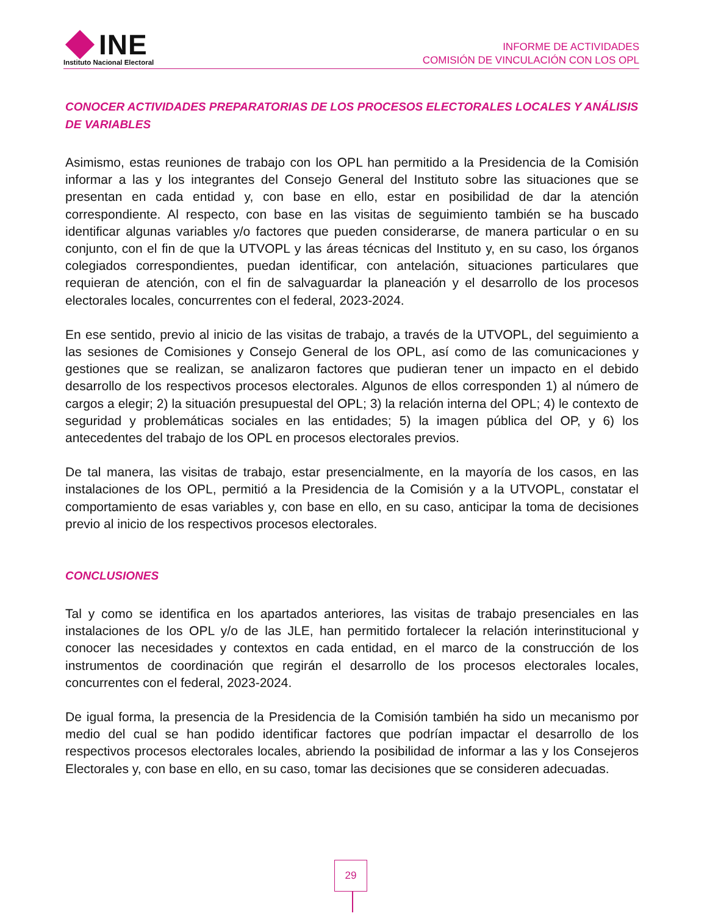INE
Instituto Nacional Electoral
INFORME DE ACTIVIDADES
COMISIÓN DE VINCULACIÓN CON LOS OPL
CONOCER ACTIVIDADES PREPARATORIAS DE LOS PROCESOS ELECTORALES LOCALES Y ANÁLISIS DE VARIABLES
Asimismo, estas reuniones de trabajo con los OPL han permitido a la Presidencia de la Comisión informar a las y los integrantes del Consejo General del Instituto sobre las situaciones que se presentan en cada entidad y, con base en ello, estar en posibilidad de dar la atención correspondiente. Al respecto, con base en las visitas de seguimiento también se ha buscado identificar algunas variables y/o factores que pueden considerarse, de manera particular o en su conjunto, con el fin de que la UTVOPL y las áreas técnicas del Instituto y, en su caso, los órganos colegiados correspondientes, puedan identificar, con antelación, situaciones particulares que requieran de atención, con el fin de salvaguardar la planeación y el desarrollo de los procesos electorales locales, concurrentes con el federal, 2023-2024.
En ese sentido, previo al inicio de las visitas de trabajo, a través de la UTVOPL, del seguimiento a las sesiones de Comisiones y Consejo General de los OPL, así como de las comunicaciones y gestiones que se realizan, se analizaron factores que pudieran tener un impacto en el debido desarrollo de los respectivos procesos electorales. Algunos de ellos corresponden 1) al número de cargos a elegir; 2) la situación presupuestal del OPL; 3) la relación interna del OPL; 4) le contexto de seguridad y problemáticas sociales en las entidades; 5) la imagen pública del OP, y 6) los antecedentes del trabajo de los OPL en procesos electorales previos.
De tal manera, las visitas de trabajo, estar presencialmente, en la mayoría de los casos, en las instalaciones de los OPL, permitió a la Presidencia de la Comisión y a la UTVOPL, constatar el comportamiento de esas variables y, con base en ello, en su caso, anticipar la toma de decisiones previo al inicio de los respectivos procesos electorales.
CONCLUSIONES
Tal y como se identifica en los apartados anteriores, las visitas de trabajo presenciales en las instalaciones de los OPL y/o de las JLE, han permitido fortalecer la relación interinstitucional y conocer las necesidades y contextos en cada entidad, en el marco de la construcción de los instrumentos de coordinación que regirán el desarrollo de los procesos electorales locales, concurrentes con el federal, 2023-2024.
De igual forma, la presencia de la Presidencia de la Comisión también ha sido un mecanismo por medio del cual se han podido identificar factores que podrían impactar el desarrollo de los respectivos procesos electorales locales, abriendo la posibilidad de informar a las y los Consejeros Electorales y, con base en ello, en su caso, tomar las decisiones que se consideren adecuadas.
29